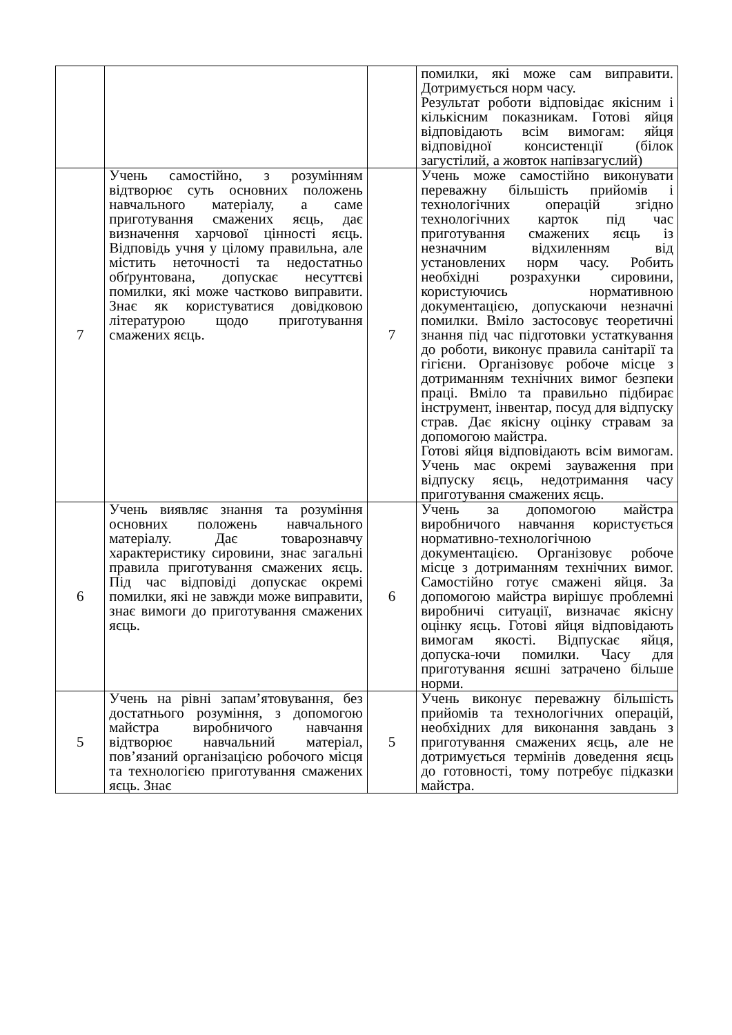| | | | помилки, які може сам виправити. Дотримується норм часу. Результат роботи відповідає якісним і кількісним показникам. Готові яйця відповідають всім вимогам: яйця відповідної консистенції (білок загустілий, а жовток напівзагуслий) |
| 7 | Учень самостійно, з розумінням відтворює суть основних положень навчального матеріалу, а саме приготування смажених яєць, дає визначення харчової цінності яєць. Відповідь учня у цілому правильна, але містить неточності та недостатньо обґрунтована, допускає несуттєві помилки, які може частково виправити. Знає як користуватися довідковою літературою щодо приготування смажених яєць. | 7 | Учень може самостійно виконувати переважну більшість прийомів і технологічних операцій згідно технологічних карток під час приготування смажених яєць із незначним відхиленням від установлених норм часу. Робить необхідні розрахунки сировини, користуючись нормативною документацією, допускаючи незначні помилки. Вміло застосовує теоретичні знання під час підготовки устаткування до роботи, виконує правила санітарії та гігієни. Організовує робоче місце з дотриманням технічних вимог безпеки праці. Вміло та правильно підбирає інструмент, інвентар, посуд для відпуску страв. Дає якісну оцінку стравам за допомогою майстра. Готові яйця відповідають всім вимогам. Учень має окремі зауваження при відпуску яєць, недотримання часу приготування смажених яєць. |
| 6 | Учень виявляє знання та розуміння основних положень навчального матеріалу. Дає товарознавчу характеристику сировини, знає загальні правила приготування смажених яєць. Під час відповіді допускає окремі помилки, які не завжди може виправити, знає вимоги до приготування смажених яєць. | 6 | Учень за допомогою майстра виробничого навчання користується нормативно-технологічною документацією. Організовує робоче місце з дотриманням технічних вимог. Самостійно готує смажені яйця. За допомогою майстра вирішує проблемні виробничі ситуації, визначає якісну оцінку яєць. Готові яйця відповідають вимогам якості. Відпускає яйця, допуска-ючи помилки. Часу для приготування яєшні затрачено більше норми. |
| 5 | Учень на рівні запам’ятовування, без достатнього розуміння, з допомогою майстра виробничого навчання відтворює навчальний матеріал, пов’язаний організацією робочого місця та технологією приготування смажених яєць. Знає | 5 | Учень виконує переважну більшість прийомів та технологічних операцій, необхідних для виконання завдань з приготування смажених яєць, але не дотримується термінів доведення яєць до готовності, тому потребує підказки майстра. |